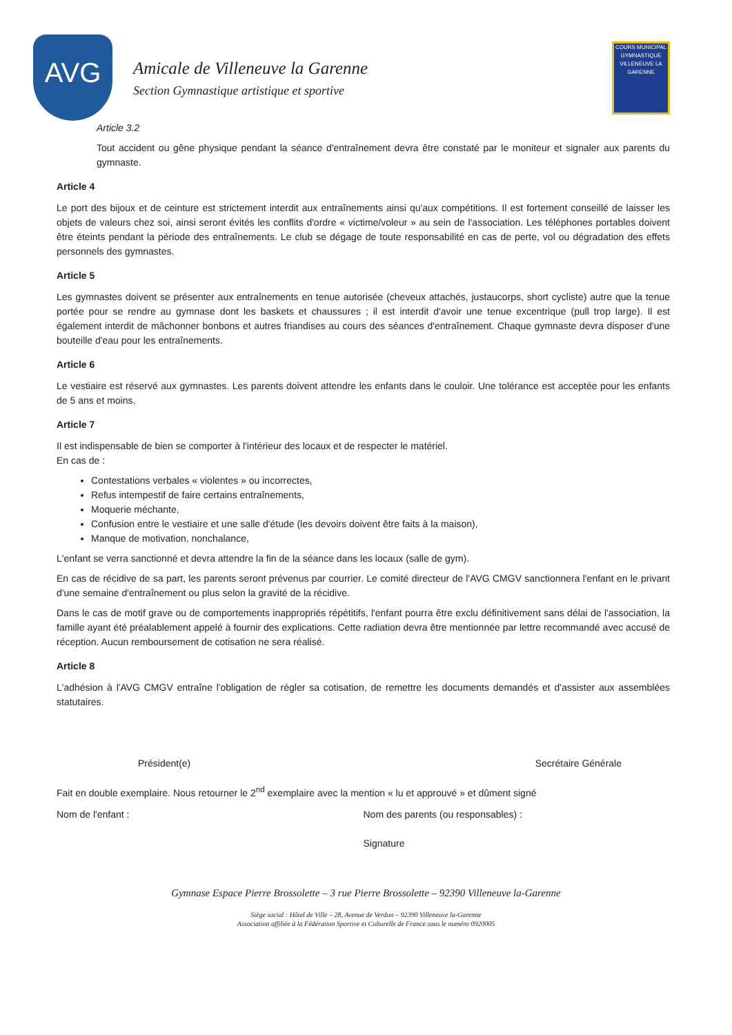AVG
Amicale de Villeneuve la Garenne
Section Gymnastique artistique et sportive
COURS MUNICIPAL GYMNASTIQUE
VILLENEUVE LA GARENNE
Article 3.2
Tout accident ou gêne physique pendant la séance d'entraînement devra être constaté par le moniteur et signaler aux parents du gymnaste.
Article 4
Le port des bijoux et de ceinture est strictement interdit aux entraînements ainsi qu'aux compétitions. Il est fortement conseillé de laisser les objets de valeurs chez soi, ainsi seront évités les conflits d'ordre « victime/voleur » au sein de l'association. Les téléphones portables doivent être éteints pendant la période des entraînements. Le club se dégage de toute responsabilité en cas de perte, vol ou dégradation des effets personnels des gymnastes.
Article 5
Les gymnastes doivent se présenter aux entraînements en tenue autorisée (cheveux attachés, justaucorps, short cycliste) autre que la tenue portée pour se rendre au gymnase dont les baskets et chaussures ; il est interdit d'avoir une tenue excentrique (pull trop large). Il est également interdit de mâchonner bonbons et autres friandises au cours des séances d'entraînement. Chaque gymnaste devra disposer d'une bouteille d'eau pour les entraînements.
Article 6
Le vestiaire est réservé aux gymnastes. Les parents doivent attendre les enfants dans le couloir. Une tolérance est acceptée pour les enfants de 5 ans et moins.
Article 7
Il est indispensable de bien se comporter à l'intérieur des locaux et de respecter le matériel.
En cas de :
Contestations verbales « violentes » ou incorrectes,
Refus intempestif de faire certains entraînements,
Moquerie méchante,
Confusion entre le vestiaire et une salle d'étude (les devoirs doivent être faits à la maison),
Manque de motivation, nonchalance,
L'enfant se verra sanctionné et devra attendre la fin de la séance dans les locaux (salle de gym).
En cas de récidive de sa part, les parents seront prévenus par courrier. Le comité directeur de l'AVG CMGV sanctionnera l'enfant en le privant d'une semaine d'entraînement ou plus selon la gravité de la récidive.
Dans le cas de motif grave ou de comportements inappropriés répétitifs, l'enfant pourra être exclu définitivement sans délai de l'association, la famille ayant été préalablement appelé à fournir des explications. Cette radiation devra être mentionnée par lettre recommandé avec accusé de réception. Aucun remboursement de cotisation ne sera réalisé.
Article 8
L'adhésion à l'AVG CMGV entraîne l'obligation de régler sa cotisation, de remettre les documents demandés et d'assister aux assemblées statutaires.
Président(e) Secrétaire Générale
Fait en double exemplaire. Nous retourner le 2<sup>nd</sup> exemplaire avec la mention « lu et approuvé » et dûment signé
Nom de l'enfant : Nom des parents (ou responsables) :
Signature
Gymnase Espace Pierre Brossolette – 3 rue Pierre Brossolette – 92390 Villeneuve la-Garenne
Siège social : Hôtel de Ville – 28, Avenue de Verdun – 92390 Villeneuve la-Garenne
Association affiliée à la Fédération Sportive et Culturelle de France sous le numéro 0920005